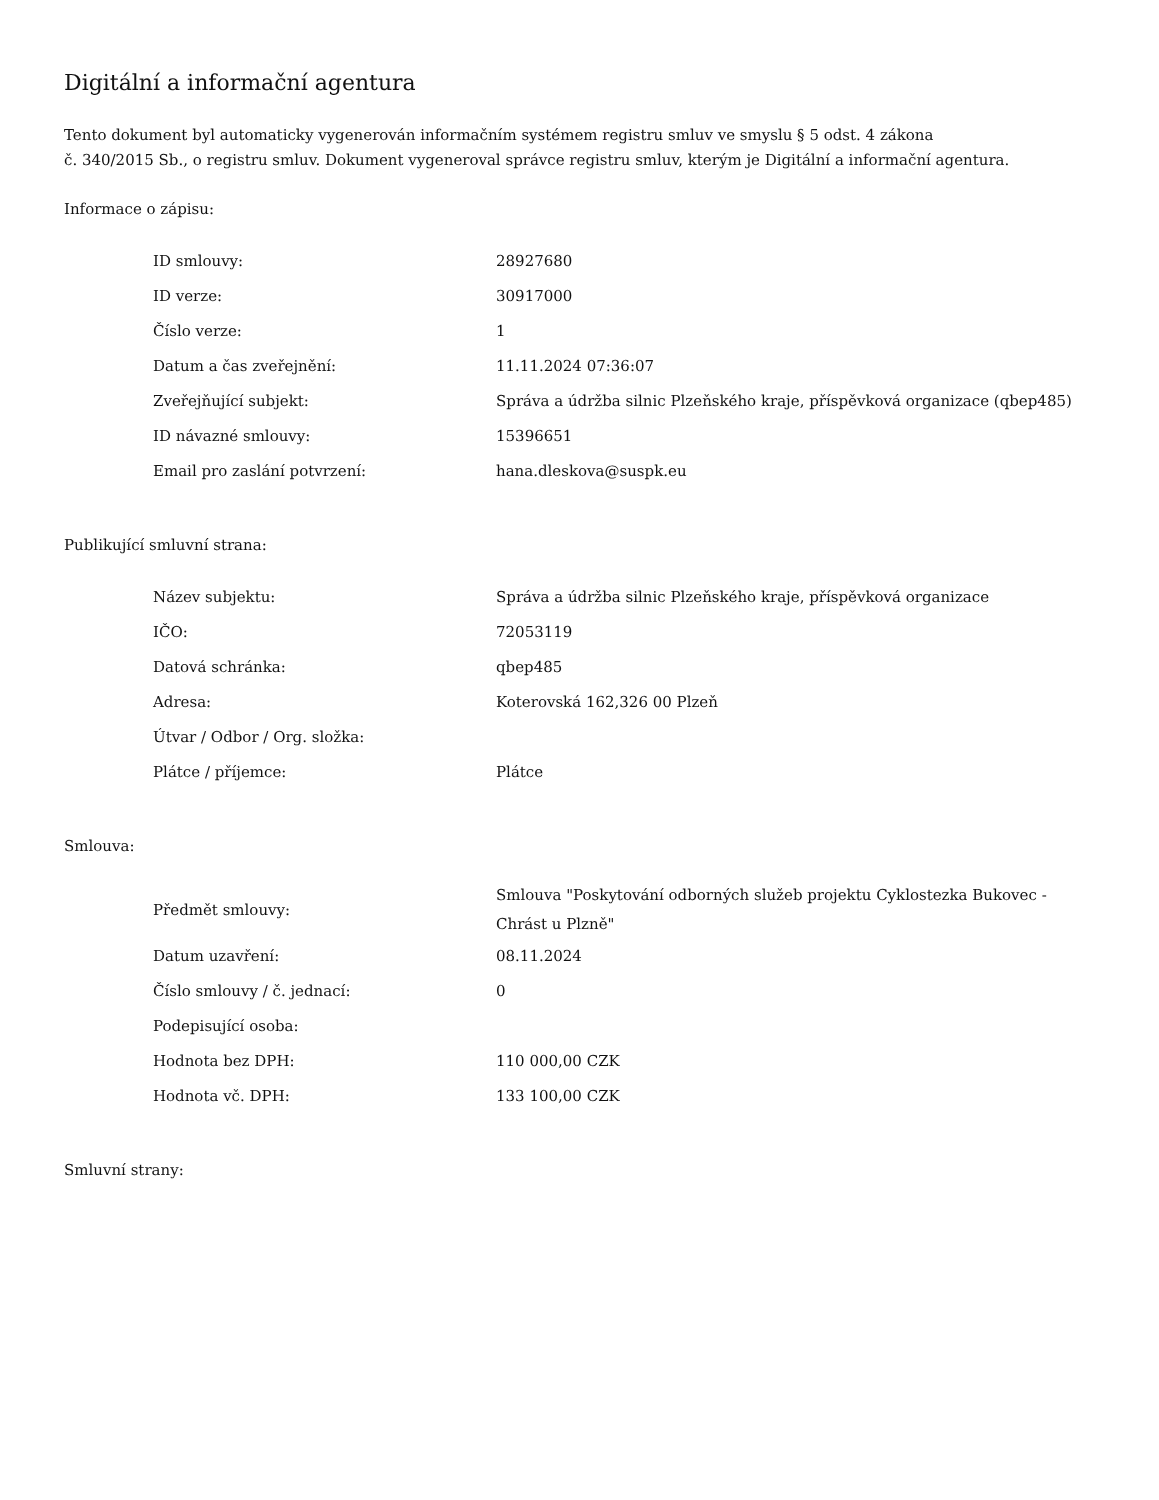Digitální a informační agentura
Tento dokument byl automaticky vygenerován informačním systémem registru smluv ve smyslu § 5 odst. 4 zákona
č. 340/2015 Sb., o registru smluv. Dokument vygeneroval správce registru smluv, kterým je Digitální a informační agentura.
Informace o zápisu:
| ID smlouvy: | 28927680 |
| ID verze: | 30917000 |
| Číslo verze: | 1 |
| Datum a čas zveřejnění: | 11.11.2024 07:36:07 |
| Zveřejňující subjekt: | Správa a údržba silnic Plzeňského kraje, příspěvková organizace (qbep485) |
| ID návazné smlouvy: | 15396651 |
| Email pro zaslání potvrzení: | hana.dleskova@suspk.eu |
Publikující smluvní strana:
| Název subjektu: | Správa a údržba silnic Plzeňského kraje, příspěvková organizace |
| IČO: | 72053119 |
| Datová schránka: | qbep485 |
| Adresa: | Koterovská 162,326 00 Plzeň |
| Útvar / Odbor / Org. složka: | |
| Plátce / příjemce: | Plátce |
Smlouva:
| Předmět smlouvy: | Smlouva "Poskytování odborných služeb projektu Cyklostezka Bukovec - Chrást u Plzně" |
| Datum uzavření: | 08.11.2024 |
| Číslo smlouvy / č. jednací: | 0 |
| Podepisující osoba: | |
| Hodnota bez DPH: | 110 000,00 CZK |
| Hodnota vč. DPH: | 133 100,00 CZK |
Smluvní strany: